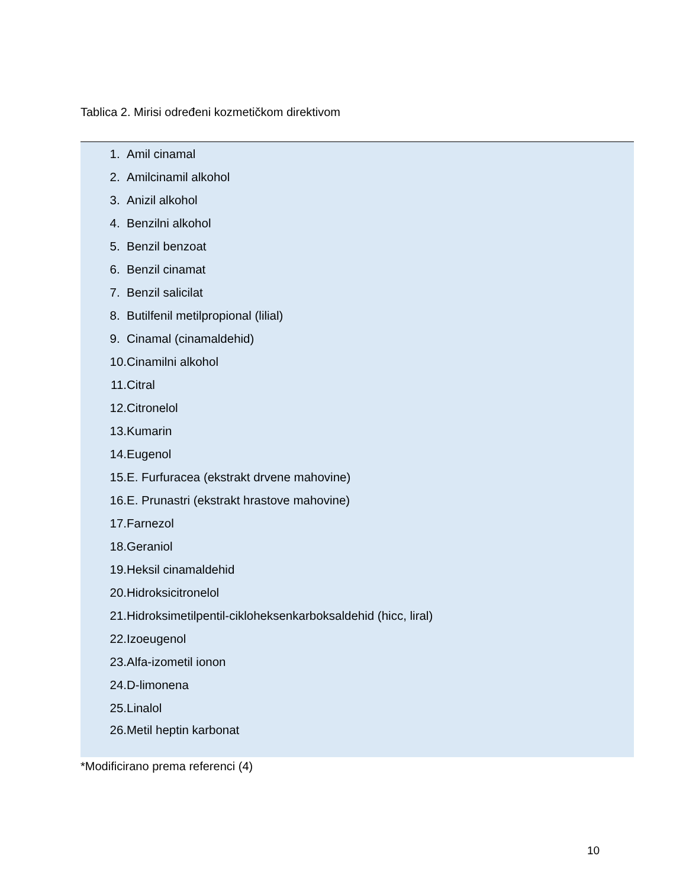Tablica 2. Mirisi određeni kozmetičkom direktivom
| 1. | Amil cinamal |
| 2. | Amilcinamil alkohol |
| 3. | Anizil alkohol |
| 4. | Benzilni alkohol |
| 5. | Benzil benzoat |
| 6. | Benzil cinamat |
| 7. | Benzil salicilat |
| 8. | Butilfenil metilpropional (lilial) |
| 9. | Cinamal (cinamaldehid) |
| 10. | Cinamilni alkohol |
| 11. | Citral |
| 12. | Citronelol |
| 13. | Kumarin |
| 14. | Eugenol |
| 15. | E. Furfuracea (ekstrakt drvene mahovine) |
| 16. | E. Prunastri (ekstrakt hrastove mahovine) |
| 17. | Farnezol |
| 18. | Geraniol |
| 19. | Heksil cinamaldehid |
| 20. | Hidroksicitronelol |
| 21. | Hidroksimetilpentil-cikloheksenkarboksaldehid (hicc, liral) |
| 22. | Izoeugenol |
| 23. | Alfa-izometil ionon |
| 24. | D-limonena |
| 25. | Linalol |
| 26. | Metil heptin karbonat |
*Modificirano prema referenci (4)
10